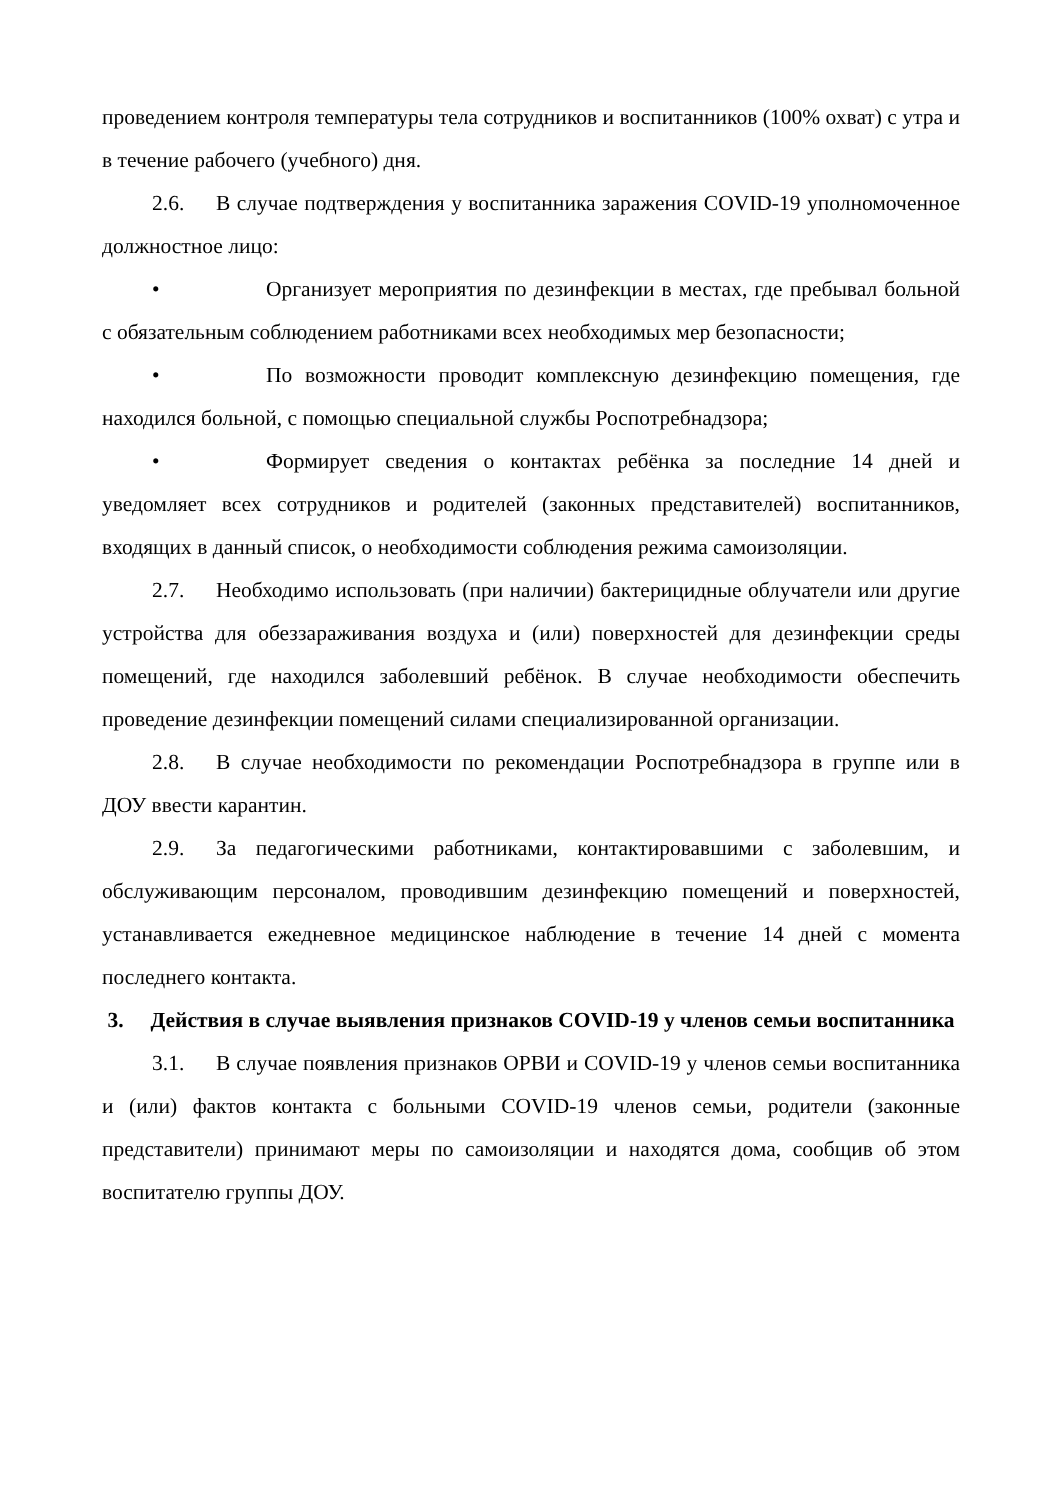проведением контроля температуры тела сотрудников и воспитанников (100% охват) с утра и в течение рабочего (учебного) дня.
2.6. В случае подтверждения у воспитанника заражения COVID-19 уполномоченное должностное лицо:
• Организует мероприятия по дезинфекции в местах, где пребывал больной с обязательным соблюдением работниками всех необходимых мер безопасности;
• По возможности проводит комплексную дезинфекцию помещения, где находился больной, с помощью специальной службы Роспотребнадзора;
• Формирует сведения о контактах ребёнка за последние 14 дней и уведомляет всех сотрудников и родителей (законных представителей) воспитанников, входящих в данный список, о необходимости соблюдения режима самоизоляции.
2.7. Необходимо использовать (при наличии) бактерицидные облучатели или другие устройства для обеззараживания воздуха и (или) поверхностей для дезинфекции среды помещений, где находился заболевший ребёнок. В случае необходимости обеспечить проведение дезинфекции помещений силами специализированной организации.
2.8. В случае необходимости по рекомендации Роспотребнадзора в группе или в ДОУ ввести карантин.
2.9. За педагогическими работниками, контактировавшими с заболевшим, и обслуживающим персоналом, проводившим дезинфекцию помещений и поверхностей, устанавливается ежедневное медицинское наблюдение в течение 14 дней с момента последнего контакта.
3. Действия в случае выявления признаков COVID-19 у членов семьи воспитанника
3.1. В случае появления признаков ОРВИ и COVID-19 у членов семьи воспитанника и (или) фактов контакта с больными COVID-19 членов семьи, родители (законные представители) принимают меры по самоизоляции и находятся дома, сообщив об этом воспитателю группы ДОУ.